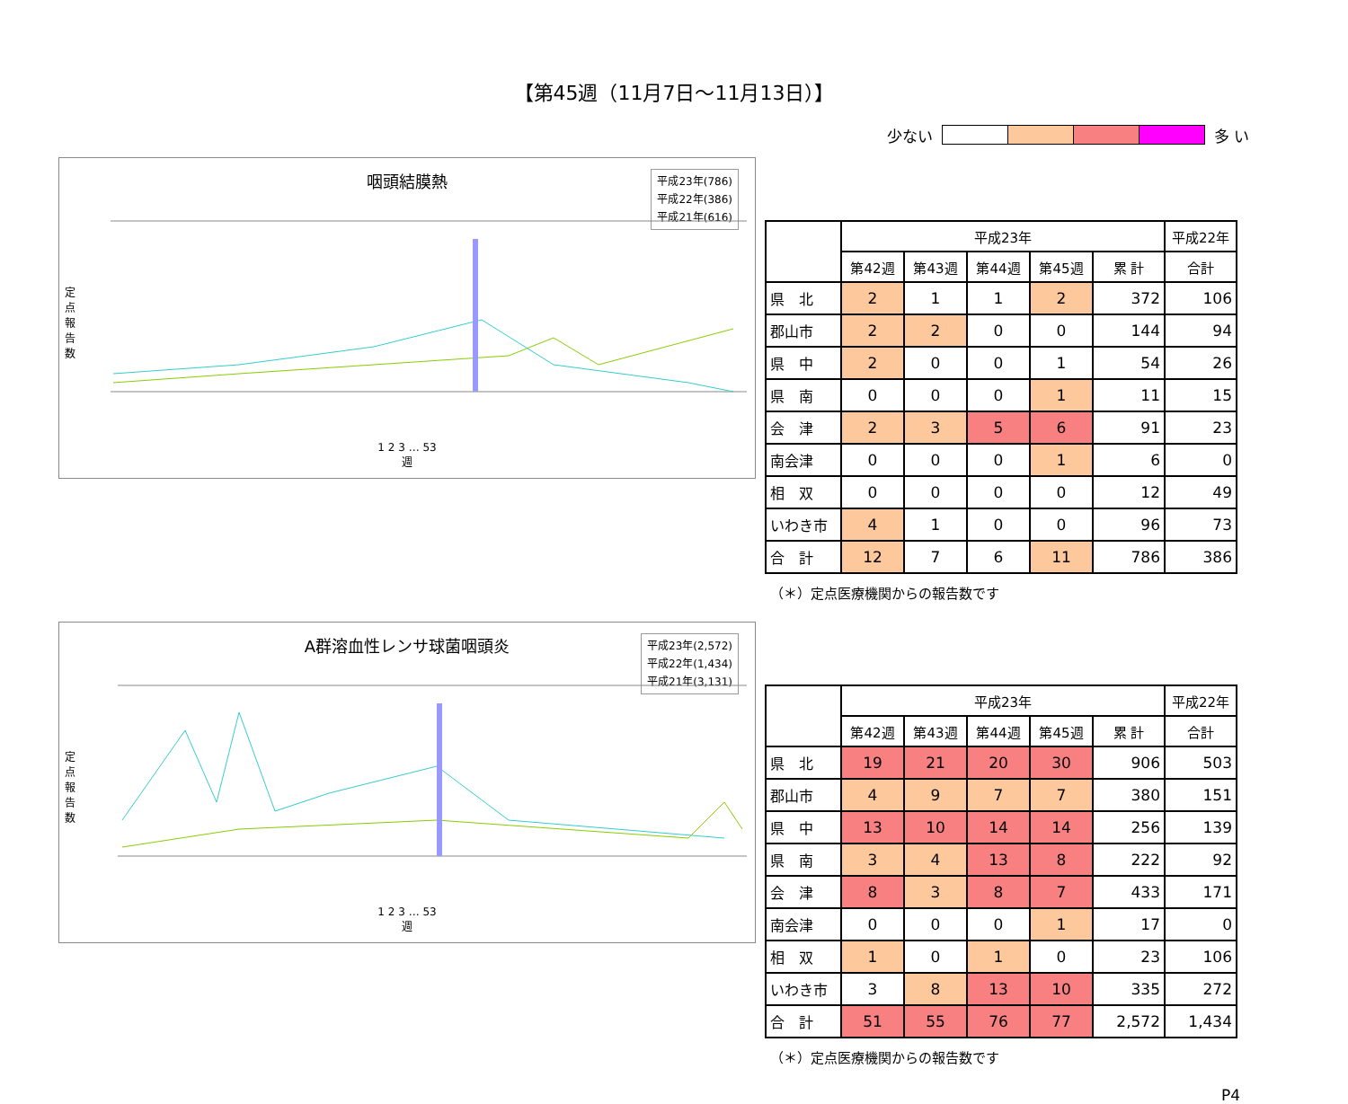【第45週（11月7日～11月13日）】
少ない 多 い
咽頭結膜熱
平成23年(786)
平成22年(386)
平成21年(616)
定点報告数
1 2 3 … 53
週
| | 平成23年 | | | | | 平成22年 |
| --- | --- | --- | --- | --- | --- | --- |
| | 第42週 | 第43週 | 第44週 | 第45週 | 累 計 | 合計 |
| 県 北 | 2 | 1 | 1 | 2 | 372 | 106 |
| 郡山市 | 2 | 2 | 0 | 0 | 144 | 94 |
| 県 中 | 2 | 0 | 0 | 1 | 54 | 26 |
| 県 南 | 0 | 0 | 0 | 1 | 11 | 15 |
| 会 津 | 2 | 3 | 5 | 6 | 91 | 23 |
| 南会津 | 0 | 0 | 0 | 1 | 6 | 0 |
| 相 双 | 0 | 0 | 0 | 0 | 12 | 49 |
| いわき市 | 4 | 1 | 0 | 0 | 96 | 73 |
| 合 計 | 12 | 7 | 6 | 11 | 786 | 386 |
（＊）定点医療機関からの報告数です
A群溶血性レンサ球菌咽頭炎
平成23年(2,572)
平成22年(1,434)
平成21年(3,131)
定点報告数
1 2 3 … 53
週
| | 平成23年 | | | | | 平成22年 |
| --- | --- | --- | --- | --- | --- | --- |
| | 第42週 | 第43週 | 第44週 | 第45週 | 累 計 | 合計 |
| 県 北 | 19 | 21 | 20 | 30 | 906 | 503 |
| 郡山市 | 4 | 9 | 7 | 7 | 380 | 151 |
| 県 中 | 13 | 10 | 14 | 14 | 256 | 139 |
| 県 南 | 3 | 4 | 13 | 8 | 222 | 92 |
| 会 津 | 8 | 3 | 8 | 7 | 433 | 171 |
| 南会津 | 0 | 0 | 0 | 1 | 17 | 0 |
| 相 双 | 1 | 0 | 1 | 0 | 23 | 106 |
| いわき市 | 3 | 8 | 13 | 10 | 335 | 272 |
| 合 計 | 51 | 55 | 76 | 77 | 2,572 | 1,434 |
（＊）定点医療機関からの報告数です
P4